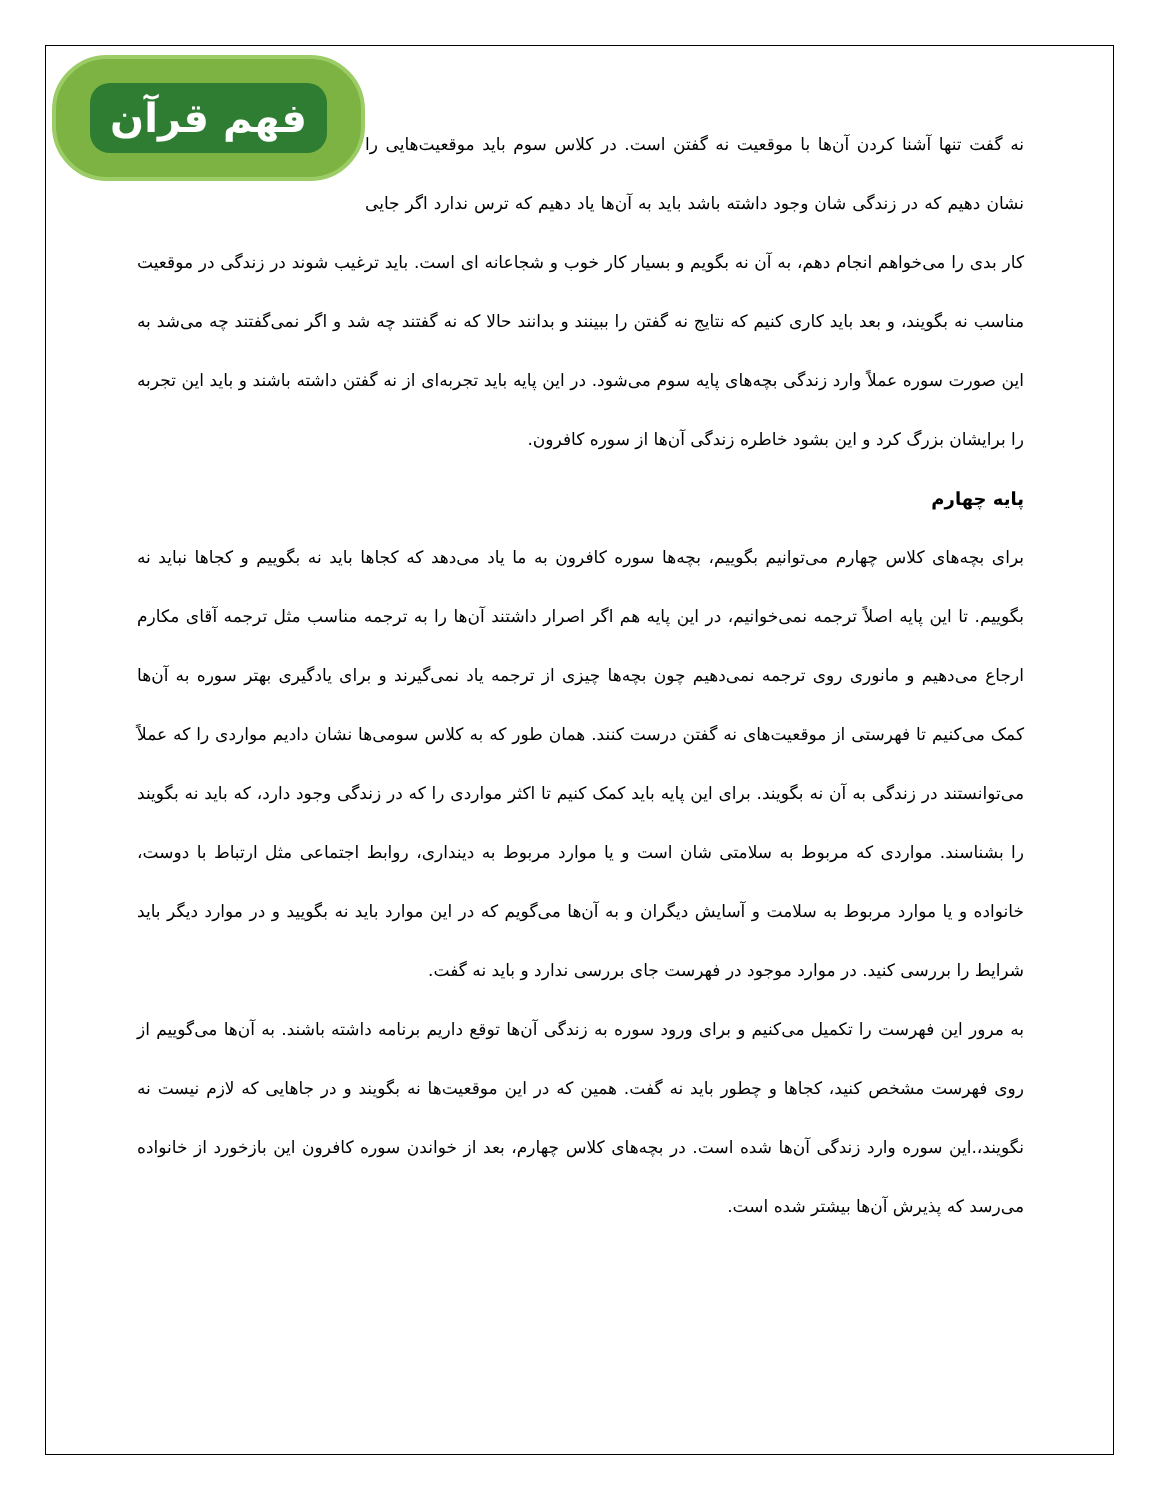فهم قرآن
نه گفت تنها آشنا کردن آن‌ها با موقعیت نه گفتن است. در کلاس سوم باید موقعیت‌هایی را نشان دهیم که در زندگی شان وجود داشته باشد باید به آن‌ها یاد دهیم که ترس ندارد اگر جایی کار بدی را می‌خواهم انجام دهم، به آن نه بگویم و بسیار کار خوب و شجاعانه ای است. باید ترغیب شوند در زندگی در موقعیت مناسب نه بگویند، و بعد باید کاری کنیم که نتایج نه گفتن را ببینند و بدانند حالا که نه گفتند چه شد و اگر نمی‌گفتند چه می‌شد به این صورت سوره عملاً وارد زندگی بچه‌های پایه سوم می‌شود. در این پایه باید تجربه‌ای از نه گفتن داشته باشند و باید این تجربه را برایشان بزرگ کرد و این بشود خاطره زندگی آن‌ها از سوره کافرون.
پایه چهارم
برای بچه‌های کلاس چهارم می‌توانیم بگوییم، بچه‌ها سوره کافرون به ما یاد می‌دهد که کجاها باید نه بگوییم و کجاها نباید نه بگوییم. تا این پایه اصلاً ترجمه نمی‌خوانیم، در این پایه هم اگر اصرار داشتند آن‌ها را به ترجمه مناسب مثل ترجمه آقای مکارم ارجاع می‌دهیم و مانوری روی ترجمه نمی‌دهیم چون بچه‌ها چیزی از ترجمه یاد نمی‌گیرند و برای یادگیری بهتر سوره به آن‌ها کمک می‌کنیم تا فهرستی از موقعیت‌های نه گفتن درست کنند. همان طور که به کلاس سومی‌ها نشان دادیم مواردی را که عملاً می‌توانستند در زندگی به آن نه بگویند. برای این پایه باید کمک کنیم تا اکثر مواردی را که در زندگی وجود دارد، که باید نه بگویند را بشناسند. مواردی که مربوط به سلامتی شان است و یا موارد مربوط به دینداری، روابط اجتماعی مثل ارتباط با دوست، خانواده و یا موارد مربوط به سلامت و آسایش دیگران و به آن‌ها می‌گویم که در این موارد باید نه بگویید و در موارد دیگر باید شرایط را بررسی کنید. در موارد موجود در فهرست جای بررسی ندارد و باید نه گفت.
به مرور این فهرست را تکمیل می‌کنیم و برای ورود سوره به زندگی آن‌ها توقع داریم برنامه داشته باشند. به آن‌ها می‌گوییم از روی فهرست مشخص کنید، کجاها و چطور باید نه گفت. همین که در این موقعیت‌ها نه بگویند و در جاهایی که لازم نیست نه نگویند،.این سوره وارد زندگی آن‌ها شده است. در بچه‌های کلاس چهارم، بعد از خواندن سوره کافرون این بازخورد از خانواده می‌رسد که پذیرش آن‌ها بیشتر شده است.